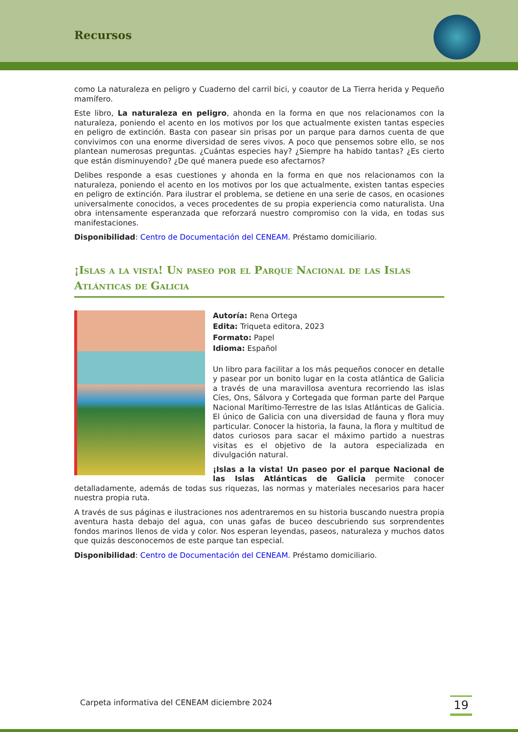Recursos
como La naturaleza en peligro y Cuaderno del carril bici, y coautor de La Tierra herida y Pequeño mamífero.
Este libro, La naturaleza en peligro, ahonda en la forma en que nos relacionamos con la naturaleza, poniendo el acento en los motivos por los que actualmente existen tantas especies en peligro de extinción. Basta con pasear sin prisas por un parque para darnos cuenta de que convivimos con una enorme diversidad de seres vivos. A poco que pensemos sobre ello, se nos plantean numerosas preguntas. ¿Cuántas especies hay? ¿Siempre ha habido tantas? ¿Es cierto que están disminuyendo? ¿De qué manera puede eso afectarnos?
Delibes responde a esas cuestiones y ahonda en la forma en que nos relacionamos con la naturaleza, poniendo el acento en los motivos por los que actualmente, existen tantas especies en peligro de extinción. Para ilustrar el problema, se detiene en una serie de casos, en ocasiones universalmente conocidos, a veces procedentes de su propia experiencia como naturalista. Una obra intensamente esperanzada que reforzará nuestro compromiso con la vida, en todas sus manifestaciones.
Disponibilidad: Centro de Documentación del CENEAM. Préstamo domiciliario.
¡Islas a la vista! Un paseo por el Parque Nacional de las Islas Atlánticas de Galicia
Autoría: Rena Ortega
Edita: Triqueta editora, 2023
Formato: Papel
Idioma: Español
Un libro para facilitar a los más pequeños conocer en detalle y pasear por un bonito lugar en la costa atlántica de Galicia a través de una maravillosa aventura recorriendo las islas Cíes, Ons, Sálvora y Cortegada que forman parte del Parque Nacional Marítimo-Terrestre de las Islas Atlánticas de Galicia. El único de Galicia con una diversidad de fauna y flora muy particular. Conocer la historia, la fauna, la flora y multitud de datos curiosos para sacar el máximo partido a nuestras visitas es el objetivo de la autora especializada en divulgación natural.
¡Islas a la vista! Un paseo por el parque Nacional de las Islas Atlánticas de Galicia permite conocer detalladamente, además de todas sus riquezas, las normas y materiales necesarios para hacer nuestra propia ruta.
A través de sus páginas e ilustraciones nos adentraremos en su historia buscando nuestra propia aventura hasta debajo del agua, con unas gafas de buceo descubriendo sus sorprendentes fondos marinos llenos de vida y color. Nos esperan leyendas, paseos, naturaleza y muchos datos que quizás desconocemos de este parque tan especial.
Disponibilidad: Centro de Documentación del CENEAM. Préstamo domiciliario.
Carpeta informativa del CENEAM diciembre 2024
19